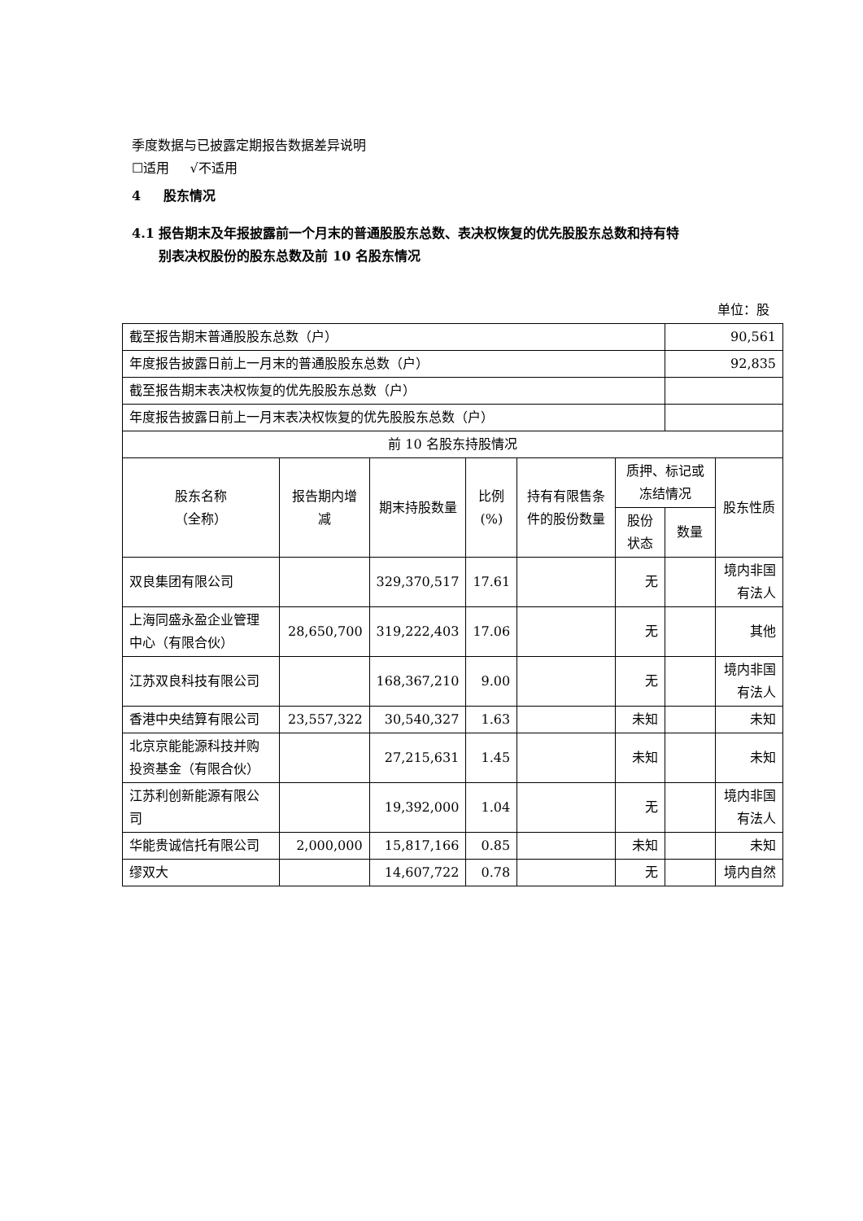季度数据与已披露定期报告数据差异说明
☐适用 √不适用
4 股东情况
4.1 报告期末及年报披露前一个月末的普通股股东总数、表决权恢复的优先股股东总数和持有特
别表决权股份的股东总数及前 10 名股东情况
单位：股
| 截至报告期末普通股股东总数（户） | | | | | | 90,561 | |
| 年度报告披露日前上一月末的普通股股东总数（户） | | | | | | 92,835 | |
| 截至报告期末表决权恢复的优先股股东总数（户） | | | | | | | |
| 年度报告披露日前上一月末表决权恢复的优先股股东总数（户） | | | | | | | |
| 前 10 名股东持股情况 | | | | | | | |
| 股东名称 （全称） | 报告期内增减 | 期末持股数量 | 比例 (%) | 持有有限售条件的股份数量 | 质押、标记或冻结情况 | | 股东性质 |
| | | | | | 股份 状态 | 数量 | |
| 双良集团有限公司 | | 329,370,517 | 17.61 | | 无 | | 境内非国有法人 |
| 上海同盛永盈企业管理中心（有限合伙） | 28,650,700 | 319,222,403 | 17.06 | | 无 | | 其他 |
| 江苏双良科技有限公司 | | 168,367,210 | 9.00 | | 无 | | 境内非国有法人 |
| 香港中央结算有限公司 | 23,557,322 | 30,540,327 | 1.63 | | 未知 | | 未知 |
| 北京京能能源科技并购投资基金（有限合伙） | | 27,215,631 | 1.45 | | 未知 | | 未知 |
| 江苏利创新能源有限公司 | | 19,392,000 | 1.04 | | 无 | | 境内非国有法人 |
| 华能贵诚信托有限公司 | 2,000,000 | 15,817,166 | 0.85 | | 未知 | | 未知 |
| 缪双大 | | 14,607,722 | 0.78 | | 无 | | 境内自然 |